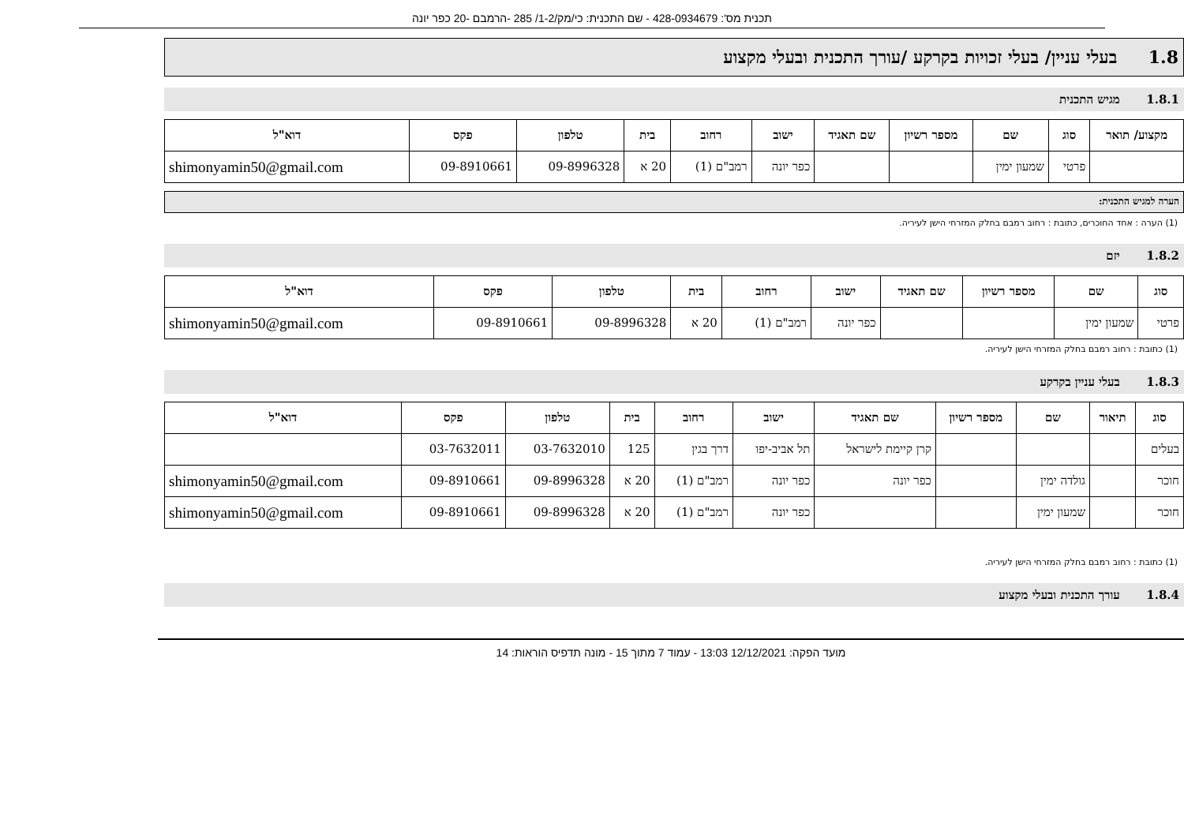תכנית מס': 428-0934679 - שם התכנית: כי/מק/1-2/ 285 -הרמבם -20 כפר יונה
1.8 בעלי עניין/ בעלי זכויות בקרקע /עורך התכנית ובעלי מקצוע
1.8.1 מגיש התכנית
| מקצוע/ תואר | סוג | שם | מספר רשיון | שם תאגיד | ישוב | רחוב | בית | טלפון | פקס | דוא"ל |
| --- | --- | --- | --- | --- | --- | --- | --- | --- | --- | --- |
| | פרטי | שמעון ימין | | | כפר יונה | רמב"ם (1) | 20 א | 09-8996328 | 09-8910661 | shimonyamin50@gmail.com |
הערה למגיש התכנית:
(1) הערה : אחד החוכרים, כתובת : רחוב רמבם בחלק המזרחי הישן לעיריה.
1.8.2 יזם
| סוג | שם | מספר רשיון | שם תאגיד | ישוב | רחוב | בית | טלפון | פקס | דוא"ל |
| --- | --- | --- | --- | --- | --- | --- | --- | --- | --- |
| פרטי | שמעון ימין | | | כפר יונה | רמב"ם (1) | 20 א | 09-8996328 | 09-8910661 | shimonyamin50@gmail.com |
(1) כתובת : רחוב רמבם בחלק המזרחי הישן לעיריה.
1.8.3 בעלי עניין בקרקע
| סוג | תיאור | שם | מספר רשיון | שם תאגיד | ישוב | רחוב | בית | טלפון | פקס | דוא"ל |
| --- | --- | --- | --- | --- | --- | --- | --- | --- | --- | --- |
| בעלים | | | | קרן קיימת לישראל | תל אביב-יפו | דרך בגין | 125 | 03-7632010 | 03-7632011 | |
| חוכר | | גולדה ימין | | כפר יונה | כפר יונה | רמב"ם (1) | 20 א | 09-8996328 | 09-8910661 | shimonyamin50@gmail.com |
| חוכר | | שמעון ימין | | | כפר יונה | רמב"ם (1) | 20 א | 09-8996328 | 09-8910661 | shimonyamin50@gmail.com |
(1) כתובת : רחוב רמבם בחלק המזרחי הישן לעיריה.
1.8.4 עורך התכנית ובעלי מקצוע
מועד הפקה: 12/12/2021 13:03 - עמוד 7 מתוך 15 - מונה תדפיס הוראות: 14